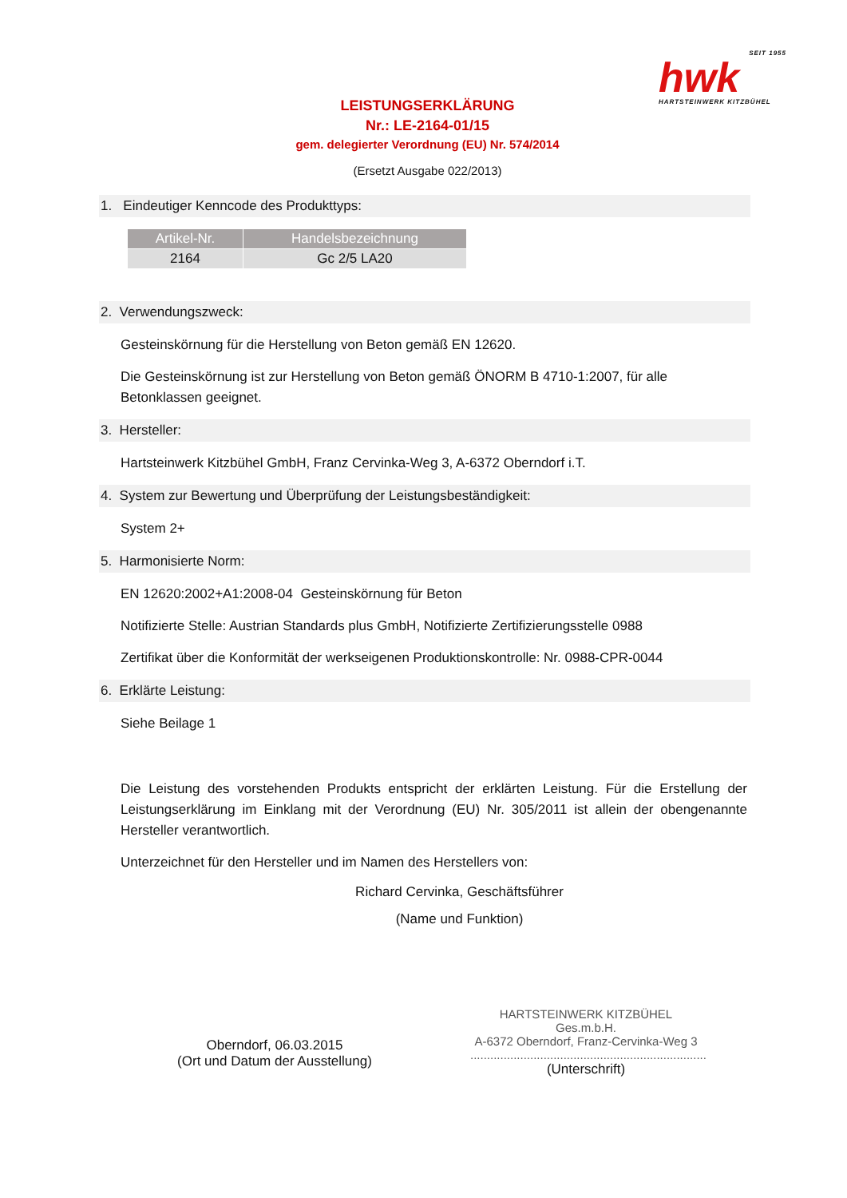SEIT 1955
hwk
HARTSTEINWERK KITZBÜHEL
LEISTUNGSERKLÄRUNG
Nr.: LE-2164-01/15
gem. delegierter Verordnung (EU) Nr. 574/2014
(Ersetzt Ausgabe 022/2013)
1. Eindeutiger Kenncode des Produkttyps:
| Artikel-Nr. | Handelsbezeichnung |
| --- | --- |
| 2164 | Gc 2/5 LA20 |
2. Verwendungszweck:
Gesteinskörnung für die Herstellung von Beton gemäß EN 12620.
Die Gesteinskörnung ist zur Herstellung von Beton gemäß ÖNORM B 4710-1:2007, für alle Betonklassen geeignet.
3. Hersteller:
Hartsteinwerk Kitzbühel GmbH, Franz Cervinka-Weg 3, A-6372 Oberndorf i.T.
4. System zur Bewertung und Überprüfung der Leistungsbeständigkeit:
System 2+
5. Harmonisierte Norm:
EN 12620:2002+A1:2008-04 Gesteinskörnung für Beton
Notifizierte Stelle: Austrian Standards plus GmbH, Notifizierte Zertifizierungsstelle 0988
Zertifikat über die Konformität der werkseigenen Produktionskontrolle: Nr. 0988-CPR-0044
6. Erklärte Leistung:
Siehe Beilage 1
Die Leistung des vorstehenden Produkts entspricht der erklärten Leistung. Für die Erstellung der Leistungserklärung im Einklang mit der Verordnung (EU) Nr. 305/2011 ist allein der obengenannte Hersteller verantwortlich.
Unterzeichnet für den Hersteller und im Namen des Herstellers von:
Richard Cervinka, Geschäftsführer
(Name und Funktion)
Oberndorf, 06.03.2015
(Ort und Datum der Ausstellung)
HARTSTEINWERK KITZBÜHEL Ges.m.b.H.
A-6372 Oberndorf, Franz-Cervinka-Weg 3
.......................................................................
(Unterschrift)